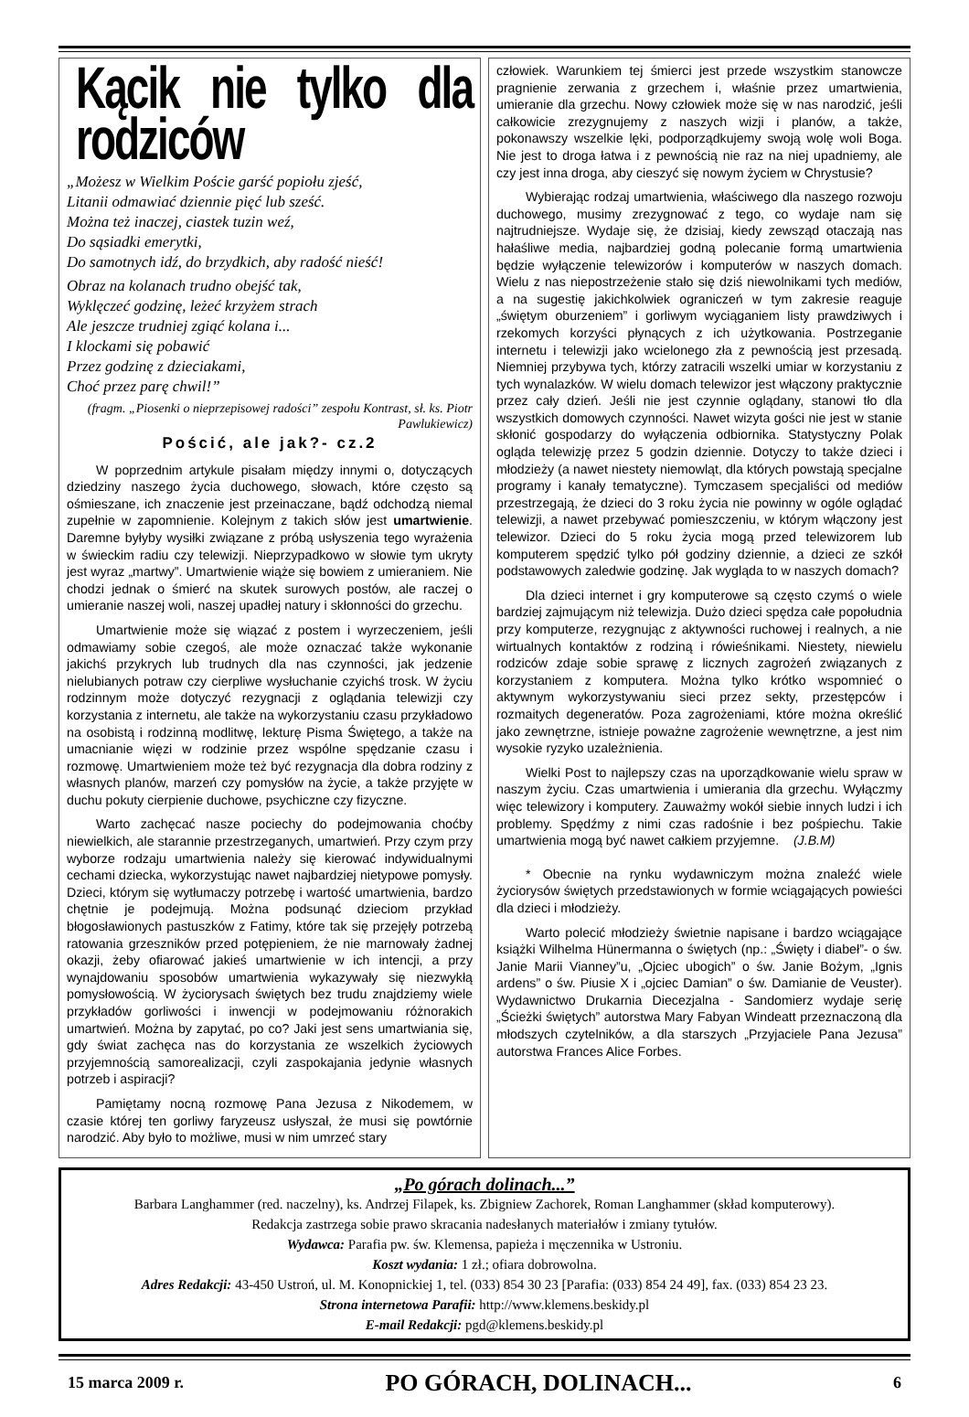Kącik nie tylko dla rodziców
„Możesz w Wielkim Poście garść popiołu zjeść,
Litanii odmawiać dziennie pięć lub sześć.
Można też inaczej, ciastek tuzin weź,
Do sąsiadki emerytki,
Do samotnych idź, do brzydkich, aby radość nieść!
Obraz na kolanach trudno obejść tak,
Wyklęczeć godzinę, leżeć krzyżem strach
Ale jeszcze trudniej zgiąć kolana i...
I klockami się pobawić
Przez godzinę z dzieciakami,
Choć przez parę chwil!”
(fragm. „Piosenki o nieprzepisowej radości” zespołu Kontrast, sł. ks. Piotr Pawlukiewicz)
Pościć, ale jak?- cz.2
W poprzednim artykule pisałam między innymi o, dotyczących dziedziny naszego życia duchowego, słowach, które często są ośmieszane, ich znaczenie jest przeinaczane, bądź odchodzą niemal zupełnie w zapomnienie. Kolejnym z takich słów jest umartwienie. Daremne byłyby wysiłki związane z próbą usłyszenia tego wyrażenia w świeckim radiu czy telewizji. Nieprzypadkowo w słowie tym ukryty jest wyraz „martwy”. Umartwienie wiąże się bowiem z umieraniem. Nie chodzi jednak o śmierć na skutek surowych postów, ale raczej o umieranie naszej woli, naszej upadłej natury i skłonności do grzechu.
Umartwienie może się wiązać z postem i wyrzeczeniem, jeśli odmawiamy sobie czegoś, ale może oznaczać także wykonanie jakichś przykrych lub trudnych dla nas czynności, jak jedzenie nielubianych potraw czy cierpliwe wysłuchanie czyichś trosk. W życiu rodzinnym może dotyczyć rezygnacji z oglądania telewizji czy korzystania z internetu, ale także na wykorzystaniu czasu przykładowo na osobistą i rodzinną modlitwę, lekturę Pisma Świętego, a także na umacnianie więzi w rodzinie przez wspólne spędzanie czasu i rozmowę. Umartwieniem może też być rezygnacja dla dobra rodziny z własnych planów, marzeń czy pomysłów na życie, a także przyjęte w duchu pokuty cierpienie duchowe, psychiczne czy fizyczne.
Warto zachęcać nasze pociechy do podejmowania choćby niewielkich, ale starannie przestrzeganych, umartwień. Przy czym przy wyborze rodzaju umartwienia należy się kierować indywidualnymi cechami dziecka, wykorzystując nawet najbardziej nietypowe pomysły. Dzieci, którym się wytłumaczy potrzebę i wartość umartwienia, bardzo chętnie je podejmują. Można podsunąć dzieciom przykład błogosławionych pastuszków z Fatimy, które tak się przejęły potrzebą ratowania grzeszników przed potępieniem, że nie marnowały żadnej okazji, żeby ofiarować jakieś umartwienie w ich intencji, a przy wynajdowaniu sposobów umartwienia wykazywały się niezwykłą pomysłowością. W życiorysach świętych bez trudu znajdziemy wiele przykładów gorliwości i inwencji w podejmowaniu różnorakich umartwień. Można by zapytać, po co? Jaki jest sens umartwiania się, gdy świat zachęca nas do korzystania ze wszelkich życiowych przyjemnością samorealizacji, czyli zaspokajania jedynie własnych potrzeb i aspiracji?
Pamiętamy nocną rozmowę Pana Jezusa z Nikodemem, w czasie której ten gorliwy faryzeusz usłyszał, że musi się powtórnie narodzić. Aby było to możliwe, musi w nim umrzeć stary
człowiek. Warunkiem tej śmierci jest przede wszystkim stanowcze pragnienie zerwania z grzechem i, właśnie przez umartwienia, umieranie dla grzechu. Nowy człowiek może się w nas narodzić, jeśli całkowicie zrezygnujemy z naszych wizji i planów, a także, pokonawszy wszelkie lęki, podporządkujemy swoją wolę woli Boga. Nie jest to droga łatwa i z pewnością nie raz na niej upadniemy, ale czy jest inna droga, aby cieszyć się nowym życiem w Chrystusie?
Wybierając rodzaj umartwienia, właściwego dla naszego rozwoju duchowego, musimy zrezygnować z tego, co wydaje nam się najtrudniejsze. Wydaje się, że dzisiaj, kiedy zewsząd otaczają nas hałaśliwe media, najbardziej godną polecanie formą umartwienia będzie wyłączenie telewizorów i komputerów w naszych domach. Wielu z nas niepostrzeżenie stało się dziś niewolnikami tych mediów, a na sugestię jakichkolwiek ograniczeń w tym zakresie reaguje „świętym oburzeniem” i gorliwym wyciąganiem listy prawdziwych i rzekomych korzyści płynących z ich użytkowania. Postrzeganie internetu i telewizji jako wcielonego zła z pewnością jest przesadą. Niemniej przybywa tych, którzy zatracili wszelki umiar w korzystaniu z tych wynalazków. W wielu domach telewizor jest włączony praktycznie przez cały dzień. Jeśli nie jest czynnie oglądany, stanowi tło dla wszystkich domowych czynności. Nawet wizyta gości nie jest w stanie skłonić gospodarzy do wyłączenia odbiornika. Statystyczny Polak ogląda telewizję przez 5 godzin dziennie. Dotyczy to także dzieci i młodzieży (a nawet niestety niemowląt, dla których powstają specjalne programy i kanały tematyczne). Tymczasem specjaliści od mediów przestrzegają, że dzieci do 3 roku życia nie powinny w ogóle oglądać telewizji, a nawet przebywać pomieszczeniu, w którym włączony jest telewizor. Dzieci do 5 roku życia mogą przed telewizorem lub komputerem spędzić tylko pół godziny dziennie, a dzieci ze szkół podstawowych zaledwie godzinę. Jak wygląda to w naszych domach?
Dla dzieci internet i gry komputerowe są często czymś o wiele bardziej zajmującym niż telewizja. Dużo dzieci spędza całe popołudnia przy komputerze, rezygnując z aktywności ruchowej i realnych, a nie wirtualnych kontaktów z rodziną i rówieśnikami. Niestety, niewielu rodziców zdaje sobie sprawę z licznych zagrożeń związanych z korzystaniem z komputera. Można tylko krótko wspomnieć o aktywnym wykorzystywaniu sieci przez sekty, przestępców i rozmaitych degeneratów. Poza zagrożeniami, które można określić jako zewnętrzne, istnieje poważne zagrożenie wewnętrzne, a jest nim wysokie ryzyko uzależnienia.
Wielki Post to najlepszy czas na uporządkowanie wielu spraw w naszym życiu. Czas umartwienia i umierania dla grzechu. Wyłączmy więc telewizory i komputery. Zauważmy wokół siebie innych ludzi i ich problemy. Spędźmy z nimi czas radośnie i bez pośpiechu. Takie umartwienia mogą być nawet całkiem przyjemne. (J.B.M)
* Obecnie na rynku wydawniczym można znaleźć wiele życiorysów świętych przedstawionych w formie wciągających powieści dla dzieci i młodzieży.
Warto polecić młodzieży świetnie napisane i bardzo wciągające książki Wilhelma Hünermanna o świętych (np.: „Święty i diabeł”- o św. Janie Marii Vianney”u, „Ojciec ubogich” o św. Janie Bożym, „Ignis ardens” o św. Piusie X i „ojciec Damian” o św. Damianie de Veuster). Wydawnictwo Drukarnia Diecezjalna - Sandomierz wydaje serię „Ścieżki świętych” autorstwa Mary Fabyan Windeatt przeznaczoną dla młodszych czytelników, a dla starszych „Przyjaciele Pana Jezusa” autorstwa Frances Alice Forbes.
„Po górach dolinach...”
Barbara Langhammer (red. naczelny), ks. Andrzej Filapek, ks. Zbigniew Zachorek, Roman Langhammer (skład komputerowy).
Redakcja zastrzega sobie prawo skracania nadesłanych materiałów i zmiany tytułów.
Wydawca: Parafia pw. św. Klemensa, papieża i męczennika w Ustroniu.
Koszt wydania: 1 zł.; ofiara dobrowolna.
Adres Redakcji: 43-450 Ustroń, ul. M. Konopnickiej 1, tel. (033) 854 30 23 [Parafia: (033) 854 24 49], fax. (033) 854 23 23.
Strona internetowa Parafii: http://www.klemens.beskidy.pl
E-mail Redakcji: pgd@klemens.beskidy.pl
15 marca 2009 r. PO GÓRACH, DOLINACH... 6